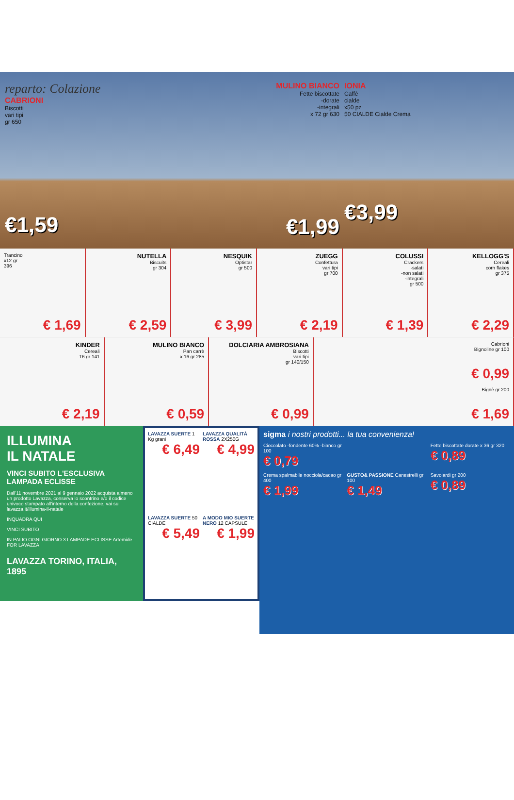reparto: Colazione
CABRIONI
Biscotti
vari tipi
gr 650
€1,59
MULINO BIANCO
Fette biscottate
-dorate
-integrali
x 72 gr 630
€1,99
IONIA
Caffè
cialde
x50 pz
50 CIALDE Cialde Crema
€3,99
Trancino
x12 gr
396
€ 1,69
NUTELLA
Biscuits
gr 304
€ 2,59
NESQUIK
Optistar
gr 500
€ 3,99
ZUEGG
Confettura
vari tipi
gr 700
€ 2,19
COLUSSI
Crackers
-salati
-non salati
-integrali
gr 500
€ 1,39
KELLOGG'S
Cereali
corn flakes
gr 375
€ 2,29
KINDER
Cereali
T6 gr 141
€ 2,19
MULINO BIANCO
Pan carrè
x 16 gr 285
€ 0,59
DOLCIARIA AMBROSIANA
Biscotti
vari tipi
gr 140/150
€ 0,99
Cabrioni
Bignoline gr 100
€ 0,99
Bignè gr 200
€ 1,69
ILLUMINA
IL NATALE
VINCI SUBITO L'ESCLUSIVA LAMPADA ECLISSE
Dall'11 novembre 2021 al 9 gennaio 2022 acquista almeno un prodotto Lavazza, conserva lo scontrino e/o il codice univoco stampato all'interno della confezione, vai su lavazza.it/illumina-il-natale
INQUADRA QUI
VINCI SUBITO
IN PALIO OGNI GIORNO 3 LAMPADE ECLISSE Artemide FOR LAVAZZA
LAVAZZA TORINO, ITALIA, 1895
LAVAZZA SUERTE 1 Kg grani
€ 6,49
LAVAZZA QUALITÀ ROSSA 2X250G
€ 4,99
LAVAZZA SUERTE 50 CIALDE
€ 5,49
A MODO MIO SUERTE NERO 12 CAPSULE
€ 1,99
sigma i nostri prodotti... la tua convenienza!
Cioccolato -fondente 60% -bianco gr 100
€ 0,79
Fette biscottate dorate x 36 gr 320
€ 0,89
Crema spalmabile nocciola/cacao gr 400
€ 1,99
GUSTO& PASSIONE Canestrelli gr 100
€ 1,49
Savoiardi gr 200
€ 0,89